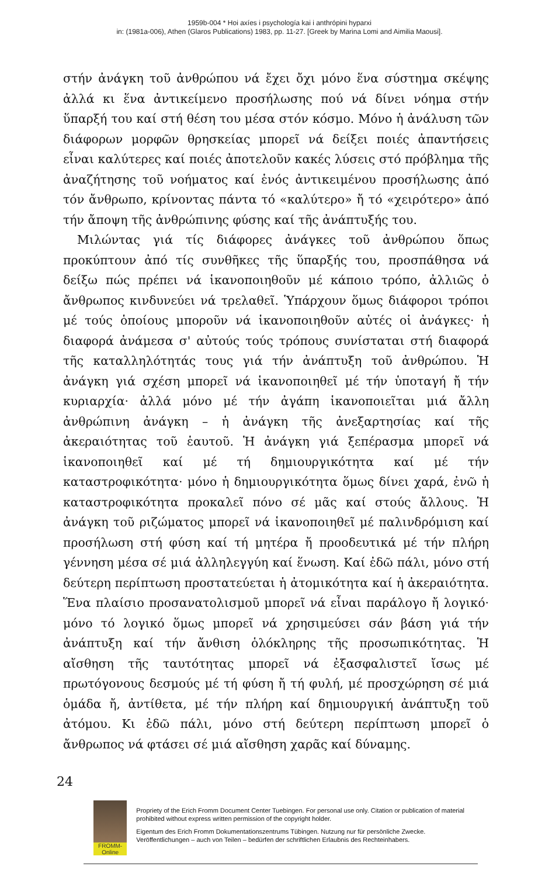1959b-004 * Hoi axíes i psychología kai i anthrópini hyparxi
in: (1981a-006), Athen (Glaros Publications) 1983, pp. 11-27. [Greek by Marina Lomi and Aimilia Maousi].
στήν ἀνάγκη τοῦ ἀνθρώπου νά ἔχει ὄχι μόνο ἕνα σύστημα σκέψης ἀλλά κι ἕνα ἀντικείμενο προσήλωσης πού νά δίνει νόημα στήν ὕπαρξή του καί στή θέση του μέσα στόν κόσμο. Μόνο ἡ ἀνάλυση τῶν διάφορων μορφῶν θρησκείας μπορεῖ νά δείξει ποιές ἀπαντήσεις εἶναι καλύτερες καί ποιές ἀποτελοῦν κακές λύσεις στό πρόβλημα τῆς ἀναζήτησης τοῦ νοήματος καί ἑνός ἀντικειμένου προσήλωσης ἀπό τόν ἄνθρωπο, κρίνοντας πάντα τό «καλύτερο» ἤ τό «χειρότερο» ἀπό τήν ἄποψη τῆς ἀνθρώπινης φύσης καί τῆς ἀνάπτυξής του.
Μιλώντας γιά τίς διάφορες ἀνάγκες τοῦ ἀνθρώπου ὅπως προκύπτουν ἀπό τίς συνθῆκες τῆς ὕπαρξής του, προσπάθησα νά δείξω πώς πρέπει νά ἱκανοποιηθοῦν μέ κάποιο τρόπο, ἀλλιῶς ὁ ἄνθρωπος κινδυνεύει νά τρελαθεῖ. Ὑπάρχουν ὅμως διάφοροι τρόποι μέ τούς ὁποίους μποροῦν νά ἱκανοποιηθοῦν αὐτές οἱ ἀνάγκες· ἡ διαφορά ἀνάμεσα σ' αὐτούς τούς τρόπους συνίσταται στή διαφορά τῆς καταλληλότητάς τους γιά τήν ἀνάπτυξη τοῦ ἀνθρώπου. Ἡ ἀνάγκη γιά σχέση μπορεῖ νά ἱκανοποιηθεῖ μέ τήν ὑποταγή ἤ τήν κυριαρχία· ἀλλά μόνο μέ τήν ἀγάπη ἱκανοποιεῖται μιά ἄλλη ἀνθρώπινη ἀνάγκη – ἡ ἀνάγκη τῆς ἀνεξαρτησίας καί τῆς ἀκεραιότητας τοῦ ἑαυτοῦ. Ἡ ἀνάγκη γιά ξεπέρασμα μπορεῖ νά ἱκανοποιηθεῖ καί μέ τή δημιουργικότητα καί μέ τήν καταστροφικότητα· μόνο ἡ δημιουργικότητα ὅμως δίνει χαρά, ἐνῶ ἡ καταστροφικότητα προκαλεῖ πόνο σέ μᾶς καί στούς ἄλλους. Ἡ ἀνάγκη τοῦ ριζώματος μπορεῖ νά ἱκανοποιηθεῖ μέ παλινδρόμιση καί προσήλωση στή φύση καί τή μητέρα ἤ προοδευτικά μέ τήν πλήρη γέννηση μέσα σέ μιά ἀλληλεγγύη καί ἕνωση. Καί ἐδῶ πάλι, μόνο στή δεύτερη περίπτωση προστατεύεται ἡ ἀτομικότητα καί ἡ ἀκεραιότητα. Ἕνα πλαίσιο προσανατολισμοῦ μπορεῖ νά εἶναι παράλογο ἤ λογικό· μόνο τό λογικό ὅμως μπορεῖ νά χρησιμεύσει σάν βάση γιά τήν ἀνάπτυξη καί τήν ἄνθιση ὁλόκληρης τῆς προσωπικότητας. Ἡ αἴσθηση τῆς ταυτότητας μπορεῖ νά ἐξασφαλιστεῖ ἴσως μέ πρωτόγονους δεσμούς μέ τή φύση ἤ τή φυλή, μέ προσχώρηση σέ μιά ὁμάδα ἤ, ἀντίθετα, μέ τήν πλήρη καί δημιουργική ἀνάπτυξη τοῦ ἀτόμου. Κι ἐδῶ πάλι, μόνο στή δεύτερη περίπτωση μπορεῖ ὁ ἄνθρωπος νά φτάσει σέ μιά αἴσθηση χαρᾶς καί δύναμης.
24
FROMM-Online
Propriety of the Erich Fromm Document Center Tuebingen. For personal use only. Citation or publication of material prohibited without express written permission of the copyright holder.
Eigentum des Erich Fromm Dokumentationszentrums Tübingen. Nutzung nur für persönliche Zwecke. Veröffentlichungen – auch von Teilen – bedürfen der schriftlichen Erlaubnis des Rechteinhabers.